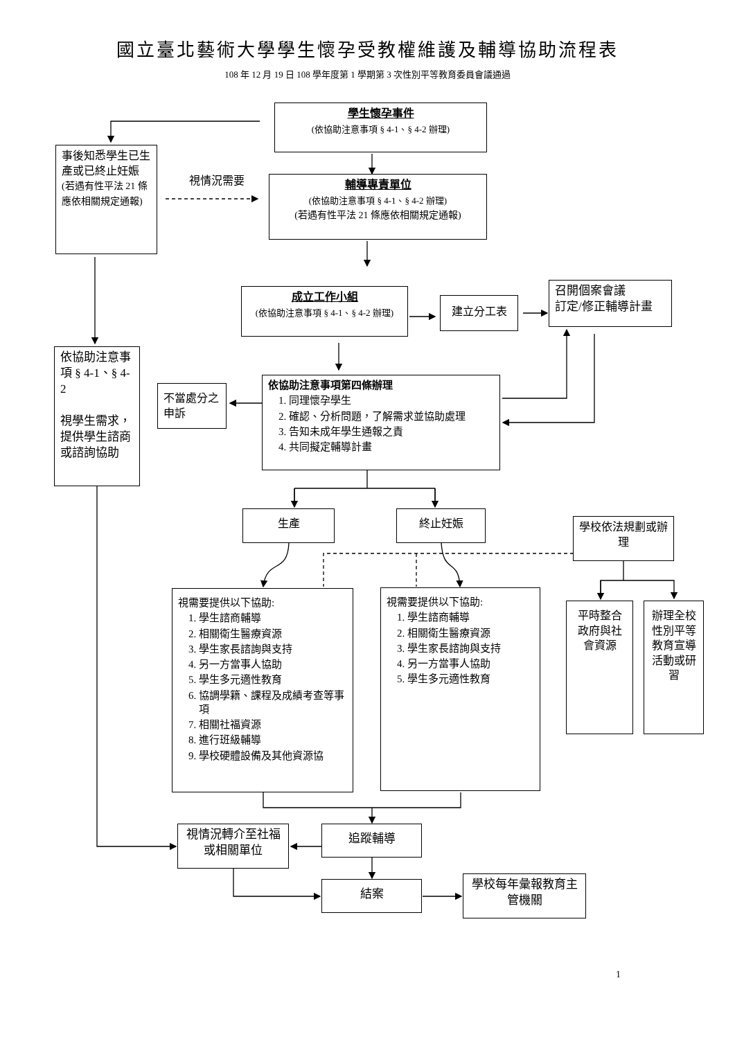國立臺北藝術大學學生懷孕受教權維護及輔導協助流程表
108 年 12 月 19 日 108 學年度第 1 學期第 3 次性別平等教育委員會議通過
學生懷孕事件
(依協助注意事項 § 4-1、§ 4-2 辦理)
事後知悉學生已生產或已終止妊娠
(若遇有性平法 21 條應依相關規定通報)
視情況需要
輔導專責單位
(依協助注意事項 § 4-1、§ 4-2 辦理)
(若遇有性平法 21 條應依相關規定通報)
成立工作小組
(依協助注意事項 § 4-1、§ 4-2 辦理)
建立分工表
召開個案會議
訂定/修正輔導計畫
依協助注意事項 § 4-1、§ 4-2
視學生需求，提供學生諮商或諮詢協助
不當處分之申訴
依協助注意事項第四條辦理
1. 同理懷孕學生
2. 確認、分析問題，了解需求並協助處理
3. 告知未成年學生通報之責
4. 共同擬定輔導計畫
生產
終止妊娠
學校依法規劃或辦理
視需要提供以下協助:
1. 學生諮商輔導
2. 相關衛生醫療資源
3. 學生家長諮詢與支持
4. 另一方當事人協助
5. 學生多元適性教育
6. 協調學籍、課程及成績考查等事項
7. 相關社福資源
8. 進行班級輔導
9. 學校硬體設備及其他資源協
視需要提供以下協助:
1. 學生諮商輔導
2. 相關衛生醫療資源
3. 學生家長諮詢與支持
4. 另一方當事人協助
5. 學生多元適性教育
平時整合政府與社會資源
辦理全校性別平等教育宣導活動或研習
視情況轉介至社福或相關單位
追蹤輔導
結案
學校每年彙報教育主管機關
1